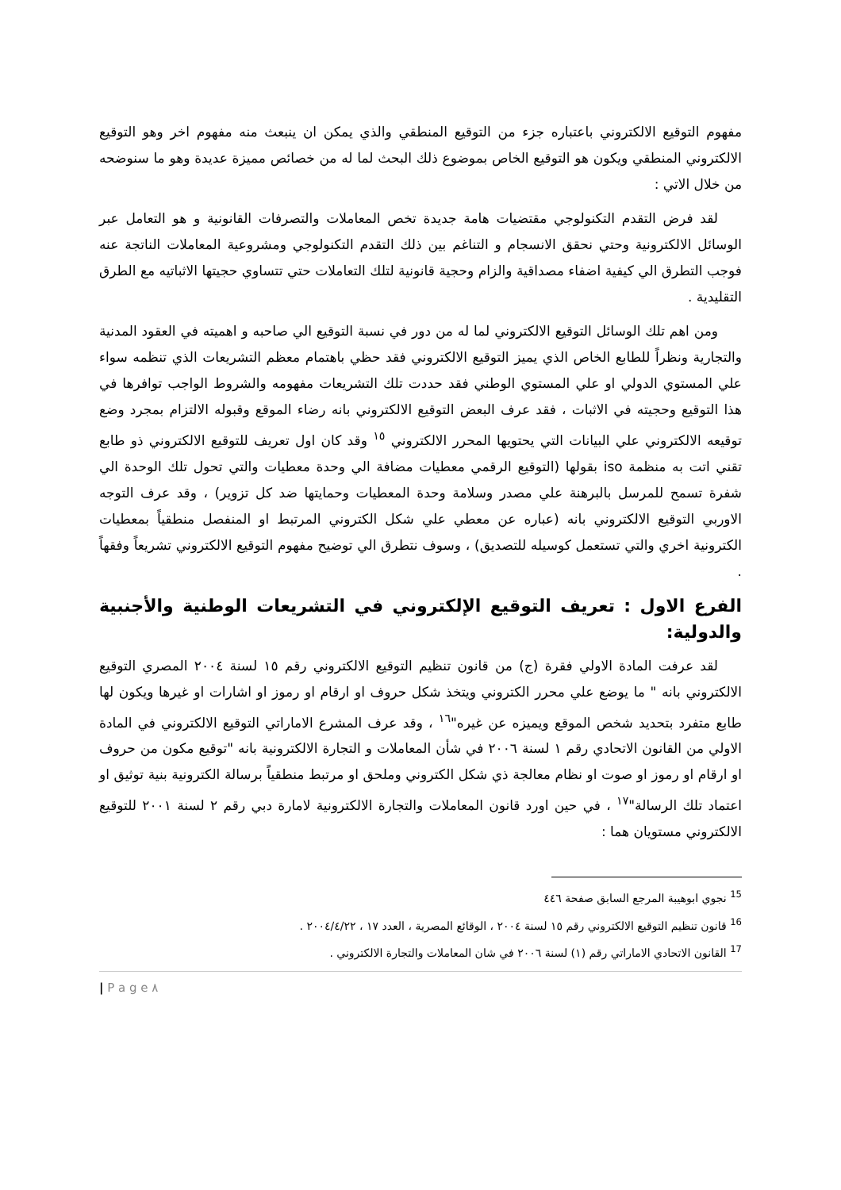مفهوم التوقيع الالكتروني باعتباره جزء من التوقيع المنطقي والذي يمكن ان ينبعث منه مفهوم اخر وهو التوقيع الالكتروني المنطقي ويكون هو التوقيع الخاص بموضوع ذلك البحث لما له من خصائص مميزة عديدة وهو ما سنوضحه من خلال الاتي :
لقد فرض التقدم التكنولوجي مقتضيات هامة جديدة تخص المعاملات والتصرفات القانونية و هو التعامل عبر الوسائل الالكترونية وحتي نحقق الانسجام و التناغم بين ذلك التقدم التكنولوجي ومشروعية المعاملات الناتجة عنه فوجب التطرق الي كيفية اضفاء مصداقية والزام وحجية قانونية لتلك التعاملات حتي تتساوي حجيتها الاثباتيه مع الطرق التقليدية .
ومن اهم تلك الوسائل التوقيع الالكتروني لما له من دور في نسبة التوقيع الي صاحبه و اهميته في العقود المدنية والتجارية ونظراً للطابع الخاص الذي يميز التوقيع الالكتروني فقد حظي باهتمام معظم التشريعات الذي تنظمه سواء علي المستوي الدولي او علي المستوي الوطني فقد حددت تلك التشريعات مفهومه والشروط الواجب توافرها في هذا التوقيع وحجيته في الاثبات ، فقد عرف البعض التوقيع الالكتروني بانه رضاء الموقع وقبوله الالتزام بمجرد وضع توقيعه الالكتروني علي البيانات التي يحتويها المحرر الالكتروني <sup>١٥</sup> وقد كان اول تعريف للتوقيع الالكتروني ذو طابع تقني اتت به منظمة iso بقولها (التوقيع الرقمي معطيات مضافة الي وحدة معطيات والتي تحول تلك الوحدة الي شفرة تسمح للمرسل بالبرهنة علي مصدر وسلامة وحدة المعطيات وحمايتها ضد كل تزوير) ، وقد عرف التوجه الاوربي التوقيع الالكتروني بانه (عباره عن معطي علي شكل الكتروني المرتبط او المنفصل منطقياً بمعطيات الكترونية اخري والتي تستعمل كوسيله للتصديق) ، وسوف نتطرق الي توضيح مفهوم التوقيع الالكتروني تشريعاً وفقهاً .
الفرع الاول : تعريف التوقيع الإلكتروني في التشريعات الوطنية والأجنبية والدولية:
لقد عرفت المادة الاولي فقرة (ج) من قانون تنظيم التوقيع الالكتروني رقم ١٥ لسنة ٢٠٠٤ المصري التوقيع الالكتروني بانه " ما يوضع علي محرر الكتروني ويتخذ شكل حروف او ارقام او رموز او اشارات او غيرها ويكون لها طابع متفرد بتحديد شخص الموقع ويميزه عن غيره"<sup>١٦</sup> ، وقد عرف المشرع الاماراتي التوقيع الالكتروني في المادة الاولي من القانون الاتحادي رقم ١ لسنة ٢٠٠٦ في شأن المعاملات و التجارة الالكترونية بانه "توقيع مكون من حروف او ارقام او رموز او صوت او نظام معالجة ذي شكل الكتروني وملحق او مرتبط منطقياً برسالة الكترونية بنية توثيق او اعتماد تلك الرسالة"<sup>١٧</sup> ، في حين اورد قانون المعاملات والتجارة الالكترونية لامارة دبي رقم ٢ لسنة ٢٠٠١ للتوقيع الالكتروني مستويان هما :
<sup>15</sup> نجوي ابوهيبة المرجع السابق صفحة ٤٤٦
<sup>16</sup> قانون تنظيم التوقيع الالكتروني رقم ١٥ لسنة ٢٠٠٤ ، الوقائع المصرية ، العدد ١٧ ، ٢٠٠٤/٤/٢٢ .
<sup>17</sup> القانون الاتحادي الاماراتي رقم (١) لسنة ٢٠٠٦ في شان المعاملات والتجارة الالكتروني .
| P a g e ٨